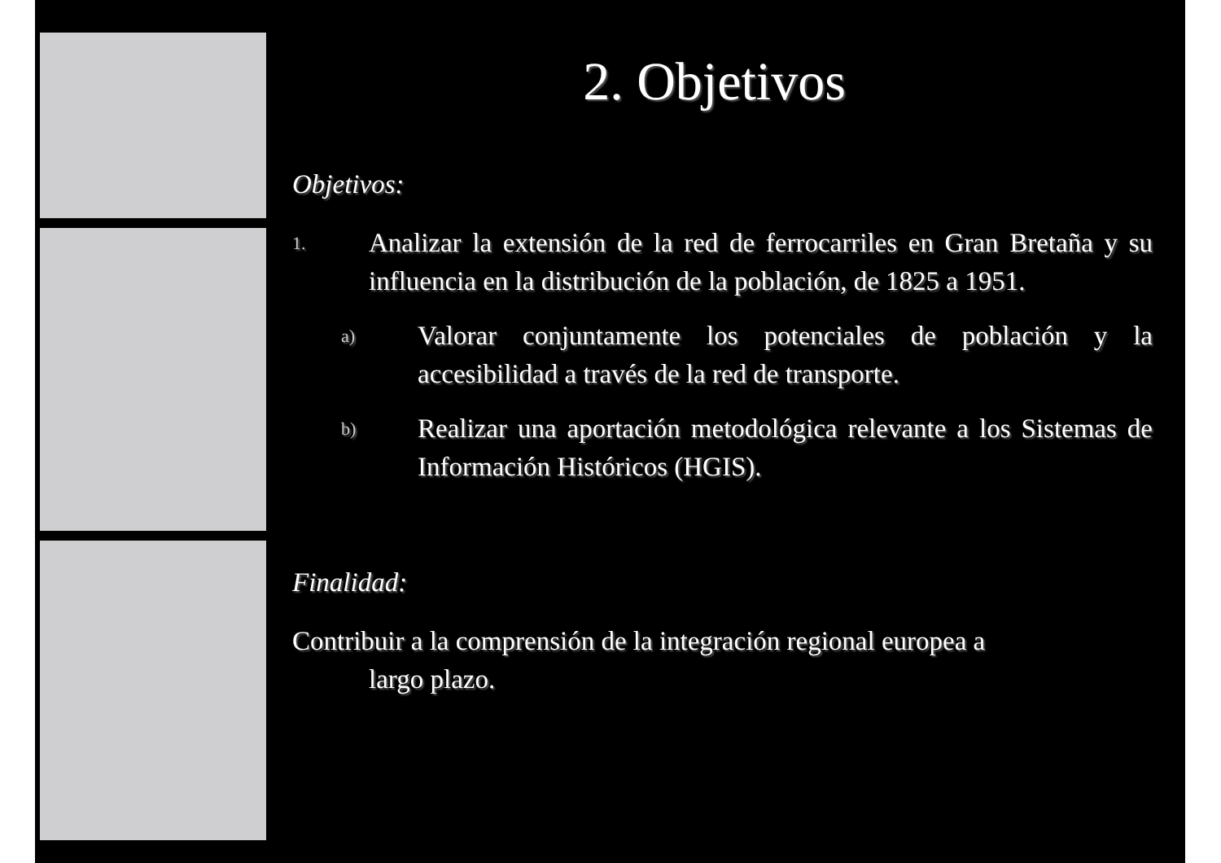2. Objetivos
Objetivos:
1. Analizar la extensión de la red de ferrocarriles en Gran Bretaña y su influencia en la distribución de la población, de 1825 a 1951.
a) Valorar conjuntamente los potenciales de población y la accesibilidad a través de la red de transporte.
b) Realizar una aportación metodológica relevante a los Sistemas de Información Históricos (HGIS).
Finalidad:
Contribuir a la comprensión de la integración regional europea a
largo plazo.